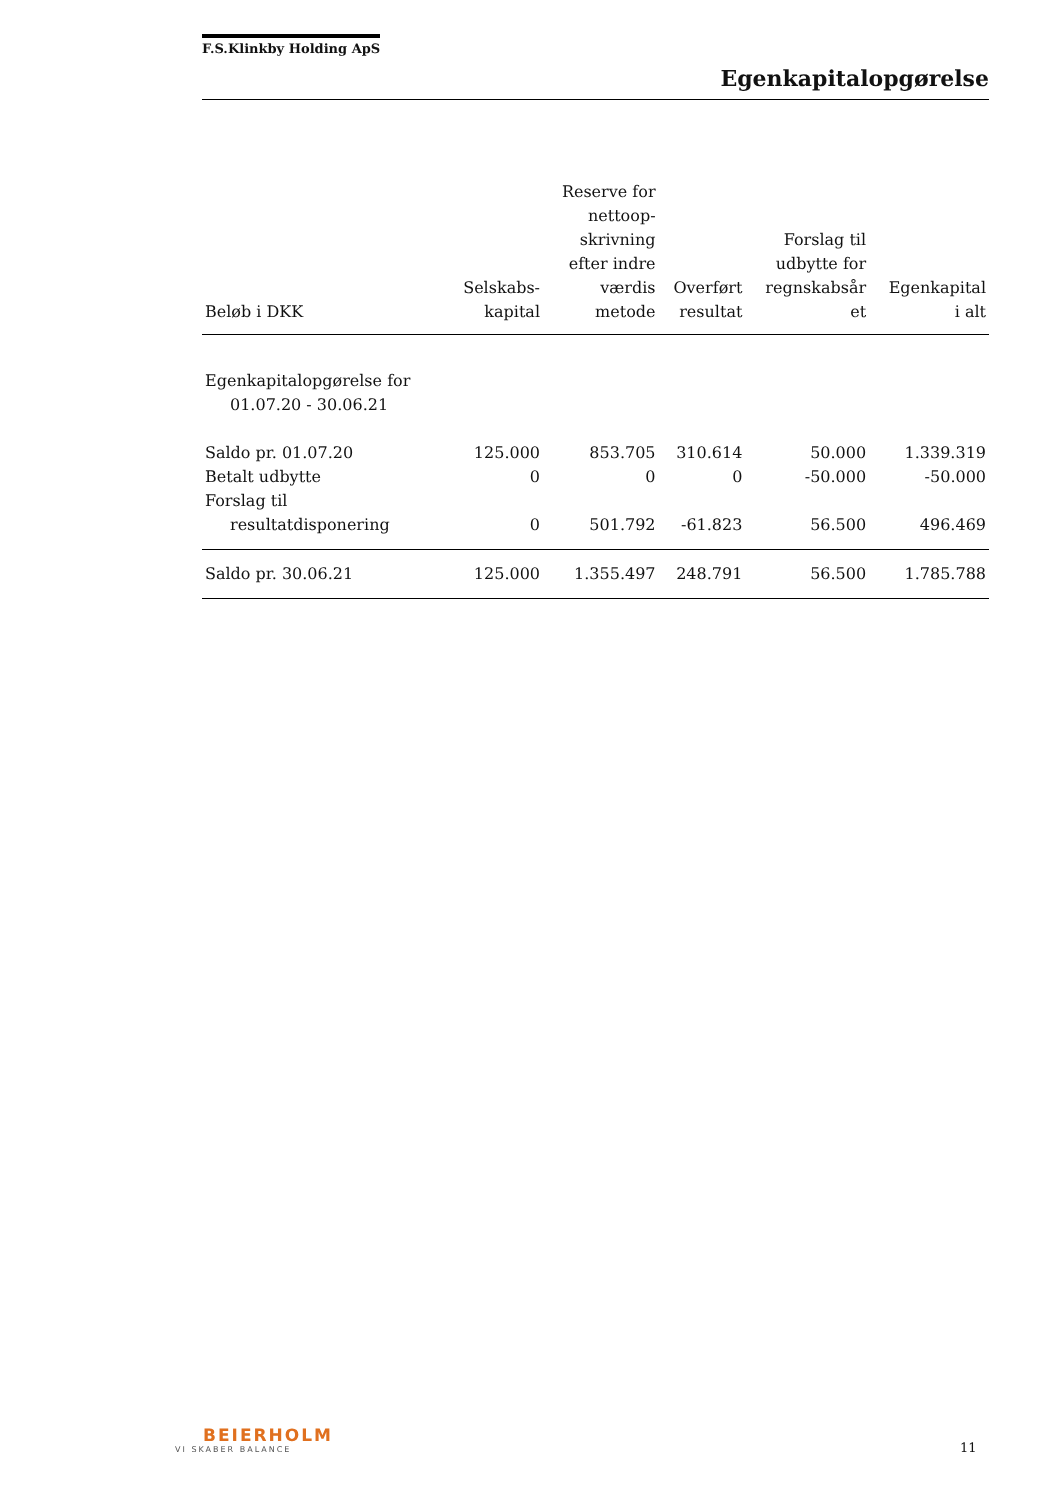F.S.Klinkby Holding ApS
Egenkapitalopgørelse
| Beløb i DKK | Selskabs- kapital | Reserve for nettoop- skrivning efter indre værdis metode | Overført resultat | Forslag til udbytte for regnskabsår et | Egenkapital i alt |
| --- | --- | --- | --- | --- | --- |
| Egenkapitalopgørelse for 01.07.20 - 30.06.21 | | | | | |
| Saldo pr. 01.07.20 | 125.000 | 853.705 | 310.614 | 50.000 | 1.339.319 |
| Betalt udbytte | 0 | 0 | 0 | -50.000 | -50.000 |
| Forslag til resultatdisponering | 0 | 501.792 | -61.823 | 56.500 | 496.469 |
| Saldo pr. 30.06.21 | 125.000 | 1.355.497 | 248.791 | 56.500 | 1.785.788 |
BEIERHOLM
VI SKABER BALANCE
11